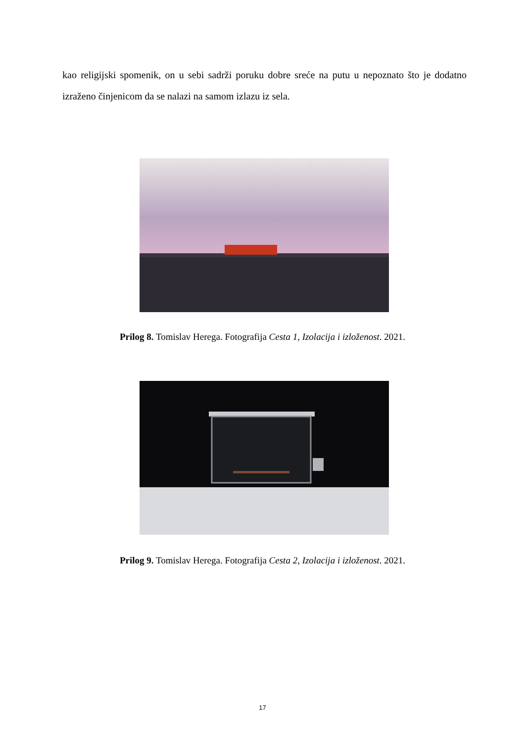kao religijski spomenik, on u sebi sadrži poruku dobre sreće na putu u nepoznato što je dodatno izraženo činjenicom da se nalazi na samom izlazu iz sela.
Prilog 8. Tomislav Herega. Fotografija Cesta 1, Izolacija i izloženost. 2021.
Prilog 9. Tomislav Herega. Fotografija Cesta 2, Izolacija i izloženost. 2021.
17